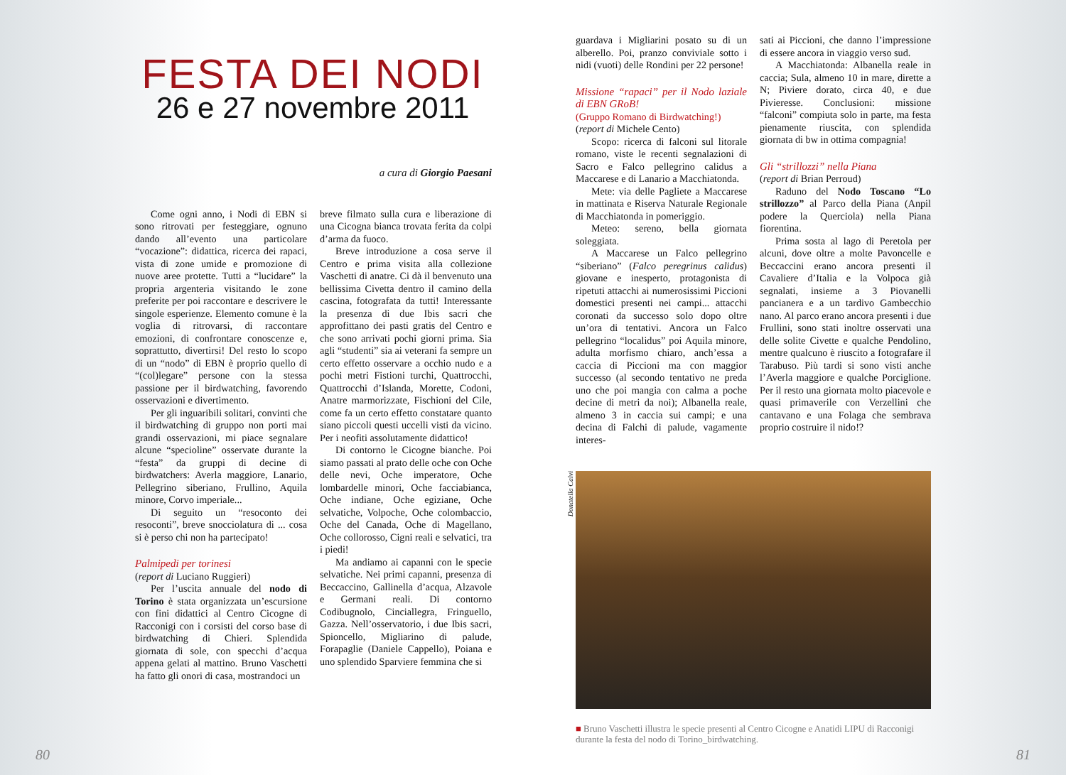FESTA DEI NODI
26 e 27 novembre 2011
a cura di Giorgio Paesani
Come ogni anno, i Nodi di EBN si sono ritrovati per festeggiare, ognuno dando all’evento una particolare “vocazione”: didattica, ricerca dei rapaci, vista di zone umide e promozione di nuove aree protette. Tutti a “lucidare” la propria argenteria visitando le zone preferite per poi raccontare e descrivere le singole esperienze. Elemento comune è la voglia di ritrovarsi, di raccontare emozioni, di confrontare conoscenze e, soprattutto, divertirsi! Del resto lo scopo di un “nodo” di EBN è proprio quello di “(col)legare” persone con la stessa passione per il birdwatching, favorendo osservazioni e divertimento.
Per gli inguaribili solitari, convinti che il birdwatching di gruppo non porti mai grandi osservazioni, mi piace segnalare alcune “specioline” osservate durante la “festa” da gruppi di decine di birdwatchers: Averla maggiore, Lanario, Pellegrino siberiano, Frullino, Aquila minore, Corvo imperiale...
Di seguito un “resoconto dei resoconti”, breve snocciolatura di ... cosa si è perso chi non ha partecipato!
Palmipedi per torinesi
(report di Luciano Ruggieri)
Per l’uscita annuale del nodo di Torino è stata organizzata un’escursione con fini didattici al Centro Cicogne di Racconigi con i corsisti del corso base di birdwatching di Chieri. Splendida giornata di sole, con specchi d’acqua appena gelati al mattino. Bruno Vaschetti ha fatto gli onori di casa, mostrandoci un
breve filmato sulla cura e liberazione di una Cicogna bianca trovata ferita da colpi d’arma da fuoco.
Breve introduzione a cosa serve il Centro e prima visita alla collezione Vaschetti di anatre. Ci dà il benvenuto una bellissima Civetta dentro il camino della cascina, fotografata da tutti! Interessante la presenza di due Ibis sacri che approfittano dei pasti gratis del Centro e che sono arrivati pochi giorni prima. Sia agli “studenti” sia ai veterani fa sempre un certo effetto osservare a occhio nudo e a pochi metri Fistioni turchi, Quattrocchi, Quattrocchi d’Islanda, Morette, Codoni, Anatre marmorizzate, Fischioni del Cile, come fa un certo effetto constatare quanto siano piccoli questi uccelli visti da vicino. Per i neofiti assolutamente didattico!
Di contorno le Cicogne bianche. Poi siamo passati al prato delle oche con Oche delle nevi, Oche imperatore, Oche lombardelle minori, Oche facciabianca, Oche indiane, Oche egiziane, Oche selvatiche, Volpoche, Oche colombaccio, Oche del Canada, Oche di Magellano, Oche collorosso, Cigni reali e selvatici, tra i piedi!
Ma andiamo ai capanni con le specie selvatiche. Nei primi capanni, presenza di Beccaccino, Gallinella d’acqua, Alzavole e Germani reali. Di contorno Codibugnolo, Cinciallegra, Fringuello, Gazza. Nell’osservatorio, i due Ibis sacri, Spioncello, Migliarino di palude, Forapaglie (Daniele Cappello), Poiana e uno splendido Sparviere femmina che si
80
guardava i Migliarini posato su di un alberello. Poi, pranzo conviviale sotto i nidi (vuoti) delle Rondini per 22 persone!
Missione “rapaci” per il Nodo laziale di EBN GRoB!
(Gruppo Romano di Birdwatching!)
(report di Michele Cento)
Scopo: ricerca di falconi sul litorale romano, viste le recenti segnalazioni di Sacro e Falco pellegrino calidus a Maccarese e di Lanario a Macchiatonda.
Mete: via delle Pagliete a Maccarese in mattinata e Riserva Naturale Regionale di Macchiatonda in pomeriggio.
Meteo: sereno, bella giornata soleggiata.
A Maccarese un Falco pellegrino “siberiano” (Falco peregrinus calidus) giovane e inesperto, protagonista di ripetuti attacchi ai numerosissimi Piccioni domestici presenti nei campi... attacchi coronati da successo solo dopo oltre un’ora di tentativi. Ancora un Falco pellegrino “localidus” poi Aquila minore, adulta morfismo chiaro, anch’essa a caccia di Piccioni ma con maggior successo (al secondo tentativo ne preda uno che poi mangia con calma a poche decine di metri da noi); Albanella reale, almeno 3 in caccia sui campi; e una decina di Falchi di palude, vagamente interes-
sati ai Piccioni, che danno l’impressione di essere ancora in viaggio verso sud.
A Macchiatonda: Albanella reale in caccia; Sula, almeno 10 in mare, dirette a N; Piviere dorato, circa 40, e due Pivieresse. Conclusioni: missione “falconi” compiuta solo in parte, ma festa pienamente riuscita, con splendida giornata di bw in ottima compagnia!
Gli “strillozzi” nella Piana
(report di Brian Perroud)
Raduno del Nodo Toscano “Lo strillozzo” al Parco della Piana (Anpil podere la Querciola) nella Piana fiorentina.
Prima sosta al lago di Peretola per alcuni, dove oltre a molte Pavoncelle e Beccaccini erano ancora presenti il Cavaliere d’Italia e la Volpoca già segnalati, insieme a 3 Piovanelli pancianera e a un tardivo Gambecchio nano. Al parco erano ancora presenti i due Frullini, sono stati inoltre osservati una delle solite Civette e qualche Pendolino, mentre qualcuno è riuscito a fotografare il Tarabuso. Più tardi si sono visti anche l’Averla maggiore e qualche Porciglione. Per il resto una giornata molto piacevole e quasi primaverile con Verzellini che cantavano e una Folaga che sembrava proprio costruire il nido!?
Donatella Calvi
■ Bruno Vaschetti illustra le specie presenti al Centro Cicogne e Anatidi LIPU di Racconigi durante la festa del nodo di Torino_birdwatching.
81